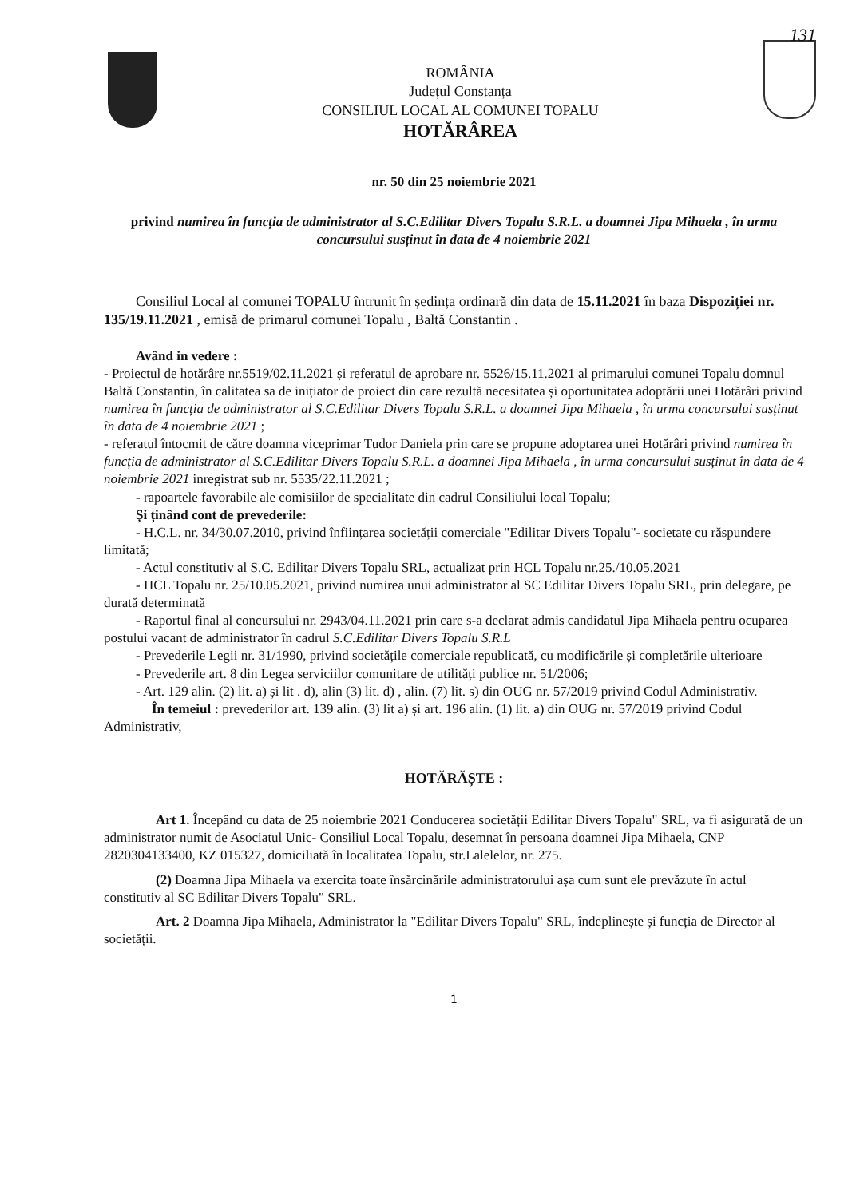131
ROMÂNIA
Județul Constanța
CONSILIUL LOCAL AL COMUNEI TOPALU
HOTĂRÂREA
nr. 50 din 25 noiembrie 2021
privind numirea în funcția de administrator al S.C.Edilitar Divers Topalu S.R.L. a doamnei Jipa Mihaela , în urma concursului susținut în data de 4 noiembrie 2021
Consiliul Local al comunei TOPALU întrunit în ședința ordinară din data de 15.11.2021 în baza Dispoziției nr. 135/19.11.2021 , emisă de primarul comunei Topalu , Baltă Constantin .
Având in vedere :
- Proiectul de hotărâre nr.5519/02.11.2021 și referatul de aprobare nr. 5526/15.11.2021 al primarului comunei Topalu domnul Baltă Constantin, în calitatea sa de inițiator de proiect din care rezultă necesitatea și oportunitatea adoptării unei Hotărâri privind numirea în funcția de administrator al S.C.Edilitar Divers Topalu S.R.L. a doamnei Jipa Mihaela , în urma concursului susținut în data de 4 noiembrie 2021 ;
- referatul întocmit de către doamna viceprimar Tudor Daniela prin care se propune adoptarea unei Hotărâri privind numirea în funcția de administrator al S.C.Edilitar Divers Topalu S.R.L. a doamnei Jipa Mihaela , în urma concursului susținut în data de 4 noiembrie 2021 inregistrat sub nr. 5535/22.11.2021 ;
- rapoartele favorabile ale comisiilor de specialitate din cadrul Consiliului local Topalu;
Și ținând cont de prevederile:
- H.C.L. nr. 34/30.07.2010, privind înființarea societății comerciale "Edilitar Divers Topalu"- societate cu răspundere limitată;
- Actul constitutiv al S.C. Edilitar Divers Topalu SRL, actualizat prin HCL Topalu nr.25./10.05.2021
- HCL Topalu nr. 25/10.05.2021, privind numirea unui administrator al SC Edilitar Divers Topalu SRL, prin delegare, pe durată determinată
- Raportul final al concursului nr. 2943/04.11.2021 prin care s-a declarat admis candidatul Jipa Mihaela pentru ocuparea postului vacant de administrator în cadrul S.C.Edilitar Divers Topalu S.R.L
- Prevederile Legii nr. 31/1990, privind societățile comerciale republicată, cu modificările și completările ulterioare
- Prevederile art. 8 din Legea serviciilor comunitare de utilități publice nr. 51/2006;
- Art. 129 alin. (2) lit. a) și lit . d), alin (3) lit. d) , alin. (7) lit. s) din OUG nr. 57/2019 privind Codul Administrativ.
În temeiul : prevederilor art. 139 alin. (3) lit a) și art. 196 alin. (1) lit. a) din OUG nr. 57/2019 privind Codul Administrativ,
HOTĂRĂȘTE :
Art 1. Începând cu data de 25 noiembrie 2021 Conducerea societății Edilitar Divers Topalu" SRL, va fi asigurată de un administrator numit de Asociatul Unic- Consiliul Local Topalu, desemnat în persoana doamnei Jipa Mihaela, CNP 2820304133400, KZ 015327, domiciliată în localitatea Topalu, str.Lalelelor, nr. 275.
(2) Doamna Jipa Mihaela va exercita toate însărcinările administratorului așa cum sunt ele prevăzute în actul constitutiv al SC Edilitar Divers Topalu" SRL.
Art. 2 Doamna Jipa Mihaela, Administrator la "Edilitar Divers Topalu" SRL, îndeplinește și funcția de Director al societății.
1